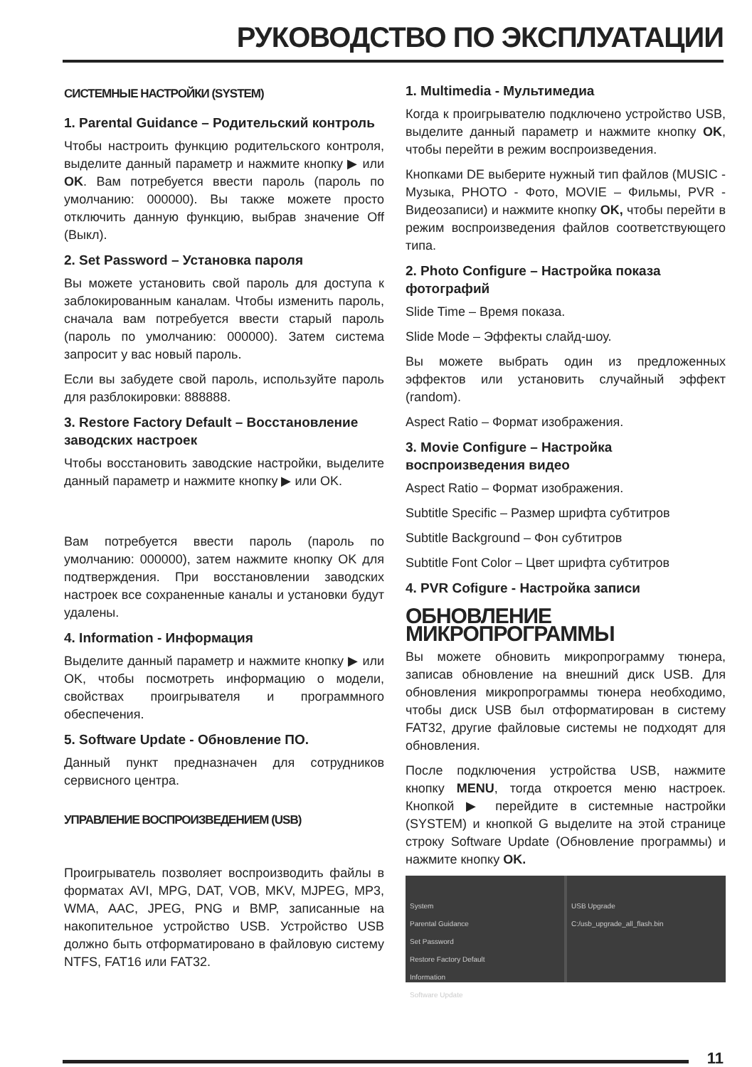РУКОВОДСТВО ПО ЭКСПЛУАТАЦИИ
СИСТЕМНЫЕ НАСТРОЙКИ (SYSTEM)
1. Parental Guidance – Родительский контроль
Чтобы настроить функцию родительского контроля, выделите данный параметр и нажмите кнопку ▶ или OK. Вам потребуется ввести пароль (пароль по умолчанию: 000000). Вы также можете просто отключить данную функцию, выбрав значение Off (Выкл).
2. Set Password – Установка пароля
Вы можете установить свой пароль для доступа к заблокированным каналам. Чтобы изменить пароль, сначала вам потребуется ввести старый пароль (пароль по умолчанию: 000000). Затем система запросит у вас новый пароль.
Если вы забудете свой пароль, используйте пароль для разблокировки: 888888.
3. Restore Factory Default – Восстановление заводских настроек
Чтобы восстановить заводские настройки, выделите данный параметр и нажмите кнопку ▶ или OK.
Вам потребуется ввести пароль (пароль по умолчанию: 000000), затем нажмите кнопку OK для подтверждения. При восстановлении заводских настроек все сохраненные каналы и установки будут удалены.
4. Information - Информация
Выделите данный параметр и нажмите кнопку ▶ или OK, чтобы посмотреть информацию о модели, свойствах проигрывателя и программного обеспечения.
5. Software Update - Обновление ПО.
Данный пункт предназначен для сотрудников сервисного центра.
УПРАВЛЕНИЕ ВОСПРОИЗВЕДЕНИЕМ (USB)
Проигрыватель позволяет воспроизводить файлы в форматах AVI, MPG, DAT, VOB, MKV, MJPEG, MP3, WMA, AAC, JPEG, PNG и BMP, записанные на накопительное устройство USB. Устройство USB должно быть отформатировано в файловую систему NTFS, FAT16 или FAT32.
1. Multimedia - Мультимедиа
Когда к проигрывателю подключено устройство USB, выделите данный параметр и нажмите кнопку OK, чтобы перейти в режим воспроизведения.
Кнопками DE выберите нужный тип файлов (MUSIC - Музыка, PHOTO - Фото, MOVIE – Фильмы, PVR - Видеозаписи) и нажмите кнопку OK, чтобы перейти в режим воспроизведения файлов соответствующего типа.
2. Photo Configure – Настройка показа фотографий
Slide Time – Время показа.
Slide Mode – Эффекты слайд-шоу.
Вы можете выбрать один из предложенных эффектов или установить случайный эффект (random).
Aspect Ratio – Формат изображения.
3. Movie Configure – Настройка воспроизведения видео
Aspect Ratio – Формат изображения.
Subtitle Specific – Размер шрифта субтитров
Subtitle Background – Фон субтитров
Subtitle Font Color – Цвет шрифта субтитров
4. PVR Cofigure - Настройка записи
ОБНОВЛЕНИЕ МИКРОПРОГРАММЫ
Вы можете обновить микропрограмму тюнера, записав обновление на внешний диск USB. Для обновления микропрограммы тюнера необходимо, чтобы диск USB был отформатирован в систему FAT32, другие файловые системы не подходят для обновления.
После подключения устройства USB, нажмите кнопку MENU, тогда откроется меню настроек. Кнопкой ▶ перейдите в системные настройки (SYSTEM) и кнопкой G выделите на этой странице строку Software Update (Обновление программы) и нажмите кнопку OK.
System
Parental Guidance
Set Password
Restore Factory Default
Information
Software Update
USB Upgrade
C:/usb_upgrade_all_flash.bin
11